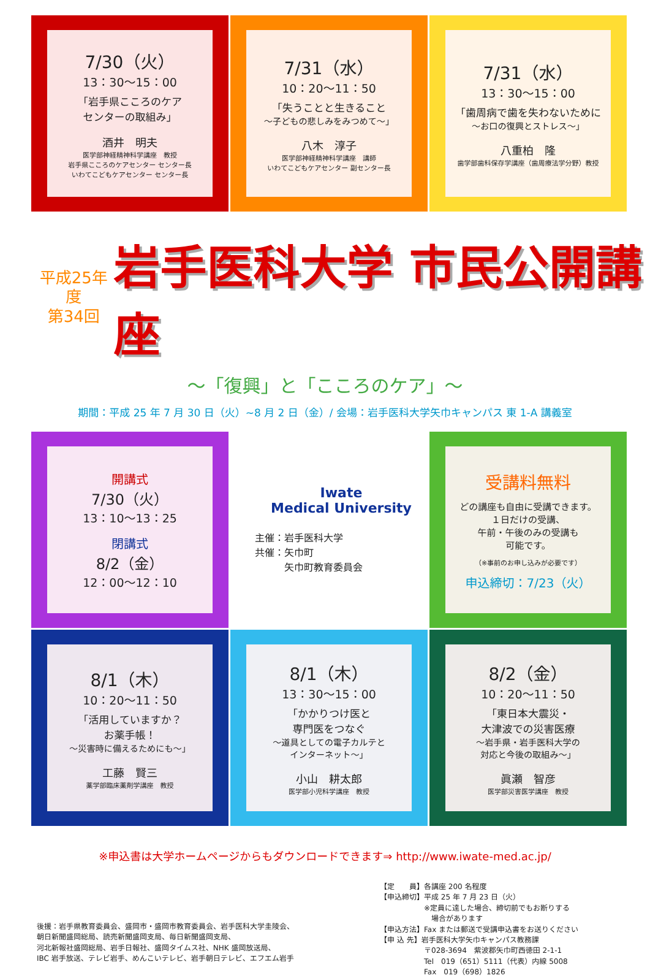7/30（火）
13：30～15：00
「岩手県こころのケア
センターの取組み」
酒井　明夫
医学部神経精神科学講座　教授
岩手県こころのケアセンター センター長
いわてこどもケアセンター センター長
7/31（水）
10：20～11：50
「失うことと生きること
～子どもの悲しみをみつめて～」
八木　淳子
医学部神経精神科学講座　講師
いわてこどもケアセンター 副センター長
7/31（水）
13：30～15：00
「歯周病で歯を失わないために
～お口の復興とストレス～」
八重柏　隆
歯学部歯科保存学講座（歯周療法学分野）教授
平成25年度
第34回
岩手医科大学 市民公開講座
～「復興」と「こころのケア」～
期間：平成 25 年 7 月 30 日（火）~8 月 2 日（金）/ 会場：岩手医科大学矢巾キャンパス 東 1-A 講義室
開講式
7/30（火）
13：10～13：25
閉講式
8/2（金）
12：00～12：10
Iwate
Medical University
主催：岩手医科大学
共催：矢巾町
　　　矢巾町教育委員会
受講料無料
どの講座も自由に受講できます。
１日だけの受講、
午前・午後のみの受講も
可能です。
（※事前のお申し込みが必要です）
申込締切：7/23（火）
8/1（木）
10：20～11：50
「活用していますか？
お薬手帳！
～災害時に備えるためにも～」
工藤　賢三
薬学部臨床薬剤学講座　教授
8/1（木）
13：30～15：00
「かかりつけ医と
専門医をつなぐ
～道具としての電子カルテと
インターネット～」
小山　耕太郎
医学部小児科学講座　教授
8/2（金）
10：20～11：50
「東日本大震災・
大津波での災害医療
～岩手県・岩手医科大学の
対応と今後の取組み～」
眞瀬　智彦
医学部災害医学講座　教授
※申込書は大学ホームページからもダウンロードできます⇒ http://www.iwate-med.ac.jp/
後援：岩手県教育委員会、盛岡市・盛岡市教育委員会、岩手医科大学圭陵会、
朝日新聞盛岡総局、読売新聞盛岡支局、毎日新聞盛岡支局、
河北新報社盛岡総局、岩手日報社、盛岡タイムス社、NHK 盛岡放送局、
IBC 岩手放送、テレビ岩手、めんこいテレビ、岩手朝日テレビ、エフエム岩手
【定　　員】各講座 200 名程度
【申込締切】平成 25 年 7 月 23 日（火）
　　　　　　※定員に達した場合、締切前でもお断りする
　　　　　　　場合があります
【申込方法】Fax または郵送で受講申込書をお送りください
【申 込 先】岩手医科大学矢巾キャンパス教務課
　　　　　　〒028-3694　紫波郡矢巾町西徳田 2-1-1
　　　　　　Tel　019（651）5111（代表）内線 5008
　　　　　　Fax　019（698）1826